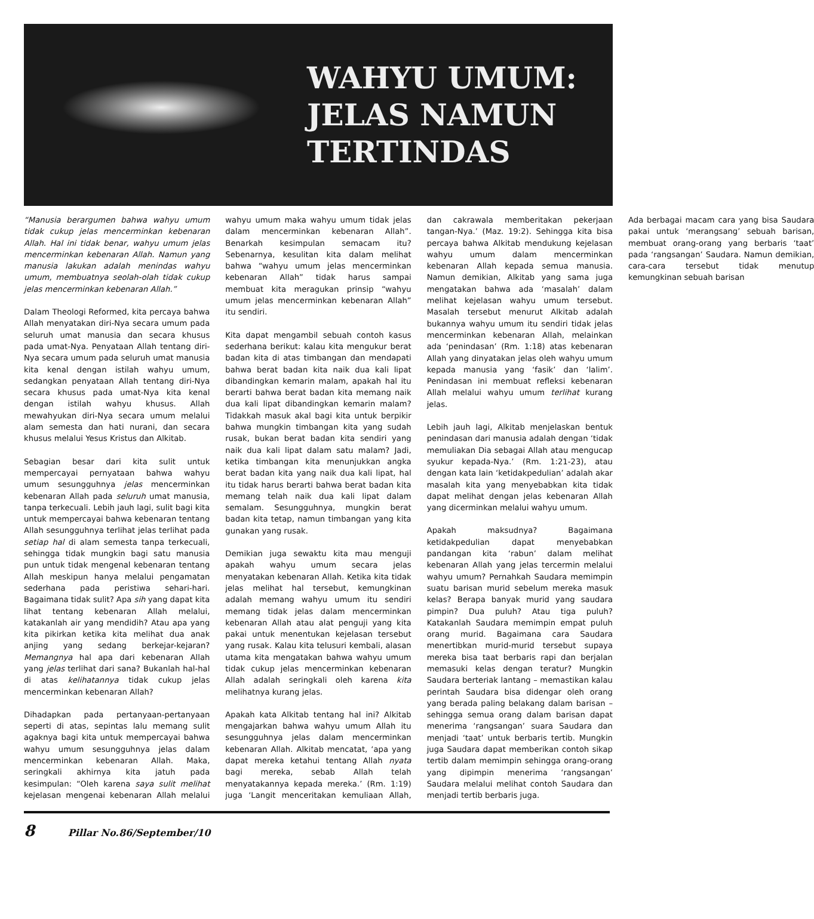WAHYU UMUM:
JELAS NAMUN
TERTINDAS
“Manusia berargumen bahwa wahyu umum tidak cukup jelas mencerminkan kebenaran Allah. Hal ini tidak benar, wahyu umum jelas mencerminkan kebenaran Allah. Namun yang manusia lakukan adalah menindas wahyu umum, membuatnya seolah-olah tidak cukup jelas mencerminkan kebenaran Allah.”
Dalam Theologi Reformed, kita percaya bahwa Allah menyatakan diri-Nya secara umum pada seluruh umat manusia dan secara khusus pada umat-Nya. Penyataan Allah tentang diri-Nya secara umum pada seluruh umat manusia kita kenal dengan istilah wahyu umum, sedangkan penyataan Allah tentang diri-Nya secara khusus pada umat-Nya kita kenal dengan istilah wahyu khusus. Allah mewahyukan diri-Nya secara umum melalui alam semesta dan hati nurani, dan secara khusus melalui Yesus Kristus dan Alkitab.
Sebagian besar dari kita sulit untuk mempercayai pernyataan bahwa wahyu umum sesungguhnya jelas mencerminkan kebenaran Allah pada seluruh umat manusia, tanpa terkecuali. Lebih jauh lagi, sulit bagi kita untuk mempercayai bahwa kebenaran tentang Allah sesungguhnya terlihat jelas terlihat pada setiap hal di alam semesta tanpa terkecuali, sehingga tidak mungkin bagi satu manusia pun untuk tidak mengenal kebenaran tentang Allah meskipun hanya melalui pengamatan sederhana pada peristiwa sehari-hari. Bagaimana tidak sulit? Apa sih yang dapat kita lihat tentang kebenaran Allah melalui, katakanlah air yang mendidih? Atau apa yang kita pikirkan ketika kita melihat dua anak anjing yang sedang berkejar-kejaran? Memangnya hal apa dari kebenaran Allah yang jelas terlihat dari sana? Bukanlah hal-hal di atas kelihatannya tidak cukup jelas mencerminkan kebenaran Allah?
Dihadapkan pada pertanyaan-pertanyaan seperti di atas, sepintas lalu memang sulit agaknya bagi kita untuk mempercayai bahwa wahyu umum sesungguhnya jelas dalam mencerminkan kebenaran Allah. Maka, seringkali akhirnya kita jatuh pada kesimpulan: “Oleh karena saya sulit melihat kejelasan mengenai kebenaran Allah melalui wahyu umum maka wahyu umum tidak jelas dalam mencerminkan kebenaran Allah”. Benarkah kesimpulan semacam itu? Sebenarnya, kesulitan kita dalam melihat bahwa “wahyu umum jelas mencerminkan kebenaran Allah” tidak harus sampai membuat kita meragukan prinsip “wahyu umum jelas mencerminkan kebenaran Allah” itu sendiri.
Kita dapat mengambil sebuah contoh kasus sederhana berikut: kalau kita mengukur berat badan kita di atas timbangan dan mendapati bahwa berat badan kita naik dua kali lipat dibandingkan kemarin malam, apakah hal itu berarti bahwa berat badan kita memang naik dua kali lipat dibandingkan kemarin malam? Tidakkah masuk akal bagi kita untuk berpikir bahwa mungkin timbangan kita yang sudah rusak, bukan berat badan kita sendiri yang naik dua kali lipat dalam satu malam? Jadi, ketika timbangan kita menunjukkan angka berat badan kita yang naik dua kali lipat, hal itu tidak harus berarti bahwa berat badan kita memang telah naik dua kali lipat dalam semalam. Sesungguhnya, mungkin berat badan kita tetap, namun timbangan yang kita gunakan yang rusak.
Demikian juga sewaktu kita mau menguji apakah wahyu umum secara jelas menyatakan kebenaran Allah. Ketika kita tidak jelas melihat hal tersebut, kemungkinan adalah memang wahyu umum itu sendiri memang tidak jelas dalam mencerminkan kebenaran Allah atau alat penguji yang kita pakai untuk menentukan kejelasan tersebut yang rusak. Kalau kita telusuri kembali, alasan utama kita mengatakan bahwa wahyu umum tidak cukup jelas mencerminkan kebenaran Allah adalah seringkali oleh karena kita melihatnya kurang jelas.
Apakah kata Alkitab tentang hal ini? Alkitab mengajarkan bahwa wahyu umum Allah itu sesungguhnya jelas dalam mencerminkan kebenaran Allah. Alkitab mencatat, ‘apa yang dapat mereka ketahui tentang Allah nyata bagi mereka, sebab Allah telah menyatakannya kepada mereka.’ (Rm. 1:19) juga ‘Langit menceritakan kemuliaan Allah, dan cakrawala memberitakan pekerjaan tangan-Nya.’ (Maz. 19:2). Sehingga kita bisa percaya bahwa Alkitab mendukung kejelasan wahyu umum dalam mencerminkan kebenaran Allah kepada semua manusia. Namun demikian, Alkitab yang sama juga mengatakan bahwa ada ‘masalah’ dalam melihat kejelasan wahyu umum tersebut. Masalah tersebut menurut Alkitab adalah bukannya wahyu umum itu sendiri tidak jelas mencerminkan kebenaran Allah, melainkan ada ‘penindasan’ (Rm. 1:18) atas kebenaran Allah yang dinyatakan jelas oleh wahyu umum kepada manusia yang ‘fasik’ dan ‘lalim’. Penindasan ini membuat refleksi kebenaran Allah melalui wahyu umum terlihat kurang jelas.
Lebih jauh lagi, Alkitab menjelaskan bentuk penindasan dari manusia adalah dengan ‘tidak memuliakan Dia sebagai Allah atau mengucap syukur kepada-Nya.’ (Rm. 1:21-23), atau dengan kata lain ‘ketidakpedulian’ adalah akar masalah kita yang menyebabkan kita tidak dapat melihat dengan jelas kebenaran Allah yang dicerminkan melalui wahyu umum.
Apakah maksudnya? Bagaimana ketidakpedulian dapat menyebabkan pandangan kita ‘rabun’ dalam melihat kebenaran Allah yang jelas tercermin melalui wahyu umum? Pernahkah Saudara memimpin suatu barisan murid sebelum mereka masuk kelas? Berapa banyak murid yang saudara pimpin? Dua puluh? Atau tiga puluh? Katakanlah Saudara memimpin empat puluh orang murid. Bagaimana cara Saudara menertibkan murid-murid tersebut supaya mereka bisa taat berbaris rapi dan berjalan memasuki kelas dengan teratur? Mungkin Saudara berteriak lantang – memastikan kalau perintah Saudara bisa didengar oleh orang yang berada paling belakang dalam barisan – sehingga semua orang dalam barisan dapat menerima ‘rangsangan’ suara Saudara dan menjadi ‘taat’ untuk berbaris tertib. Mungkin juga Saudara dapat memberikan contoh sikap tertib dalam memimpin sehingga orang-orang yang dipimpin menerima ‘rangsangan’ Saudara melalui melihat contoh Saudara dan menjadi tertib berbaris juga.
Ada berbagai macam cara yang bisa Saudara pakai untuk ‘merangsang’ sebuah barisan, membuat orang-orang yang berbaris ‘taat’ pada ‘rangsangan’ Saudara. Namun demikian, cara-cara tersebut tidak menutup kemungkinan sebuah barisan
8 Pillar No.86/September/10